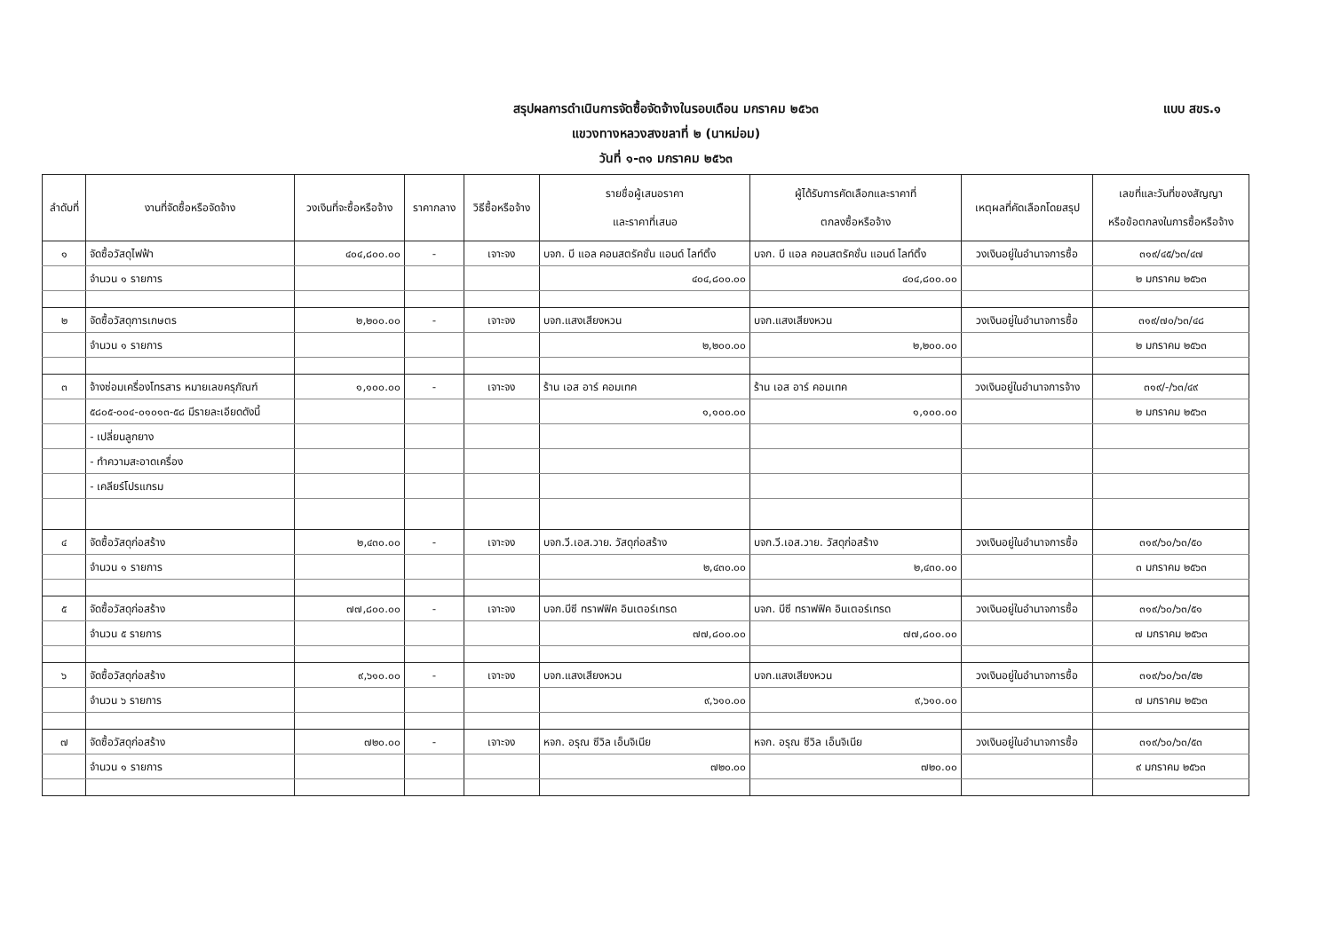แบบ สขร.๑
สรุปผลการดำเนินการจัดซื้อจัดจ้างในรอบเดือน มกราคม ๒๕๖๓
แขวงทางหลวงสงขลาที่ ๒ (นาหม่อม)
วันที่ ๑-๓๑ มกราคม ๒๕๖๓
| ลำดับที่ | งานที่จัดซื้อหรือจัดจ้าง | วงเงินที่จะซื้อหรือจ้าง | ราคากลาง | วิธีซื้อหรือจ้าง | รายชื่อผู้เสนอราคา และราคาที่เสนอ | ผู้ได้รับการคัดเลือกและราคาที่ ตกลงซื้อหรือจ้าง | เหตุผลที่คัดเลือกโดยสรุป | เลขที่และวันที่ของสัญญา หรือข้อตกลงในการซื้อหรือจ้าง |
| --- | --- | --- | --- | --- | --- | --- | --- | --- |
| ๑ | จัดซื้อวัสดุไฟฟ้า | ๔๐๔,๘๐๐.๐๐ | - | เจาะจง | บจก. บี แอล คอนสตรัคชั่น แอนด์ ไลท์ติ้ง | บจก. บี แอล คอนสตรัคชั่น แอนด์ ไลท์ติ้ง | วงเงินอยู่ในอำนาจการซื้อ | ๓๑๙/๔๕/๖๓/๔๗ |
| | จำนวน ๑ รายการ | | | | ๔๐๔,๘๐๐.๐๐ | ๔๐๔,๘๐๐.๐๐ | | ๒ มกราคม ๒๕๖๓ |
| ๒ | จัดซื้อวัสดุการเกษตร | ๒,๒๐๐.๐๐ | - | เจาะจง | บจก.แสงเสียงหวน | บจก.แสงเสียงหวน | วงเงินอยู่ในอำนาจการซื้อ | ๓๑๙/๗๐/๖๓/๔๘ |
| | จำนวน ๑ รายการ | | | | ๒,๒๐๐.๐๐ | ๒,๒๐๐.๐๐ | | ๒ มกราคม ๒๕๖๓ |
| ๓ | จ้างซ่อมเครื่องโทรสาร หมายเลขครุภัณฑ์ | ๑,๑๐๐.๐๐ | - | เจาะจง | ร้าน เอส อาร์ คอมเทค | ร้าน เอส อาร์ คอมเทค | วงเงินอยู่ในอำนาจการจ้าง | ๓๑๙/-/๖๓/๔๙ |
| | ๕๘๐๕-๐๐๔-๐๑๐๑๓-๕๘ มีรายละเอียดดังนี้ | | | | ๑,๑๐๐.๐๐ | ๑,๑๐๐.๐๐ | | ๒ มกราคม ๒๕๖๓ |
| | - เปลี่ยนลูกยาง | | | | | | | |
| | - ทำความสะอาดเครื่อง | | | | | | | |
| | - เคลียร์โปรแกรม | | | | | | | |
| ๔ | จัดซื้อวัสดุก่อสร้าง | ๒,๔๓๐.๐๐ | - | เจาะจง | บจก.วี.เอส.วาย. วัสดุก่อสร้าง | บจก.วี.เอส.วาย. วัสดุก่อสร้าง | วงเงินอยู่ในอำนาจการซื้อ | ๓๑๙/๖๐/๖๓/๕๐ |
| | จำนวน ๑ รายการ | | | | ๒,๔๓๐.๐๐ | ๒,๔๓๐.๐๐ | | ๓ มกราคม ๒๕๖๓ |
| ๕ | จัดซื้อวัสดุก่อสร้าง | ๗๗,๘๐๐.๐๐ | - | เจาะจง | บจก.บีซี ทราฟฟิค อินเตอร์เทรด | บจก. บีซี ทราฟฟิค อินเตอร์เทรด | วงเงินอยู่ในอำนาจการซื้อ | ๓๑๙/๖๐/๖๓/๕๑ |
| | จำนวน ๕ รายการ | | | | ๗๗,๘๐๐.๐๐ | ๗๗,๘๐๐.๐๐ | | ๗ มกราคม ๒๕๖๓ |
| ๖ | จัดซื้อวัสดุก่อสร้าง | ๙,๖๑๐.๐๐ | - | เจาะจง | บจก.แสงเสียงหวน | บจก.แสงเสียงหวน | วงเงินอยู่ในอำนาจการซื้อ | ๓๑๙/๖๐/๖๓/๕๒ |
| | จำนวน ๖ รายการ | | | | ๙,๖๑๐.๐๐ | ๙,๖๑๐.๐๐ | | ๗ มกราคม ๒๕๖๓ |
| ๗ | จัดซื้อวัสดุก่อสร้าง | ๗๒๐.๐๐ | - | เจาะจง | หจก. อรุณ ซีวิล เอ็นจิเนีย | หจก. อรุณ ซีวิล เอ็นจิเนีย | วงเงินอยู่ในอำนาจการซื้อ | ๓๑๙/๖๐/๖๓/๕๓ |
| | จำนวน ๑ รายการ | | | | ๗๒๐.๐๐ | ๗๒๐.๐๐ | | ๙ มกราคม ๒๕๖๓ |